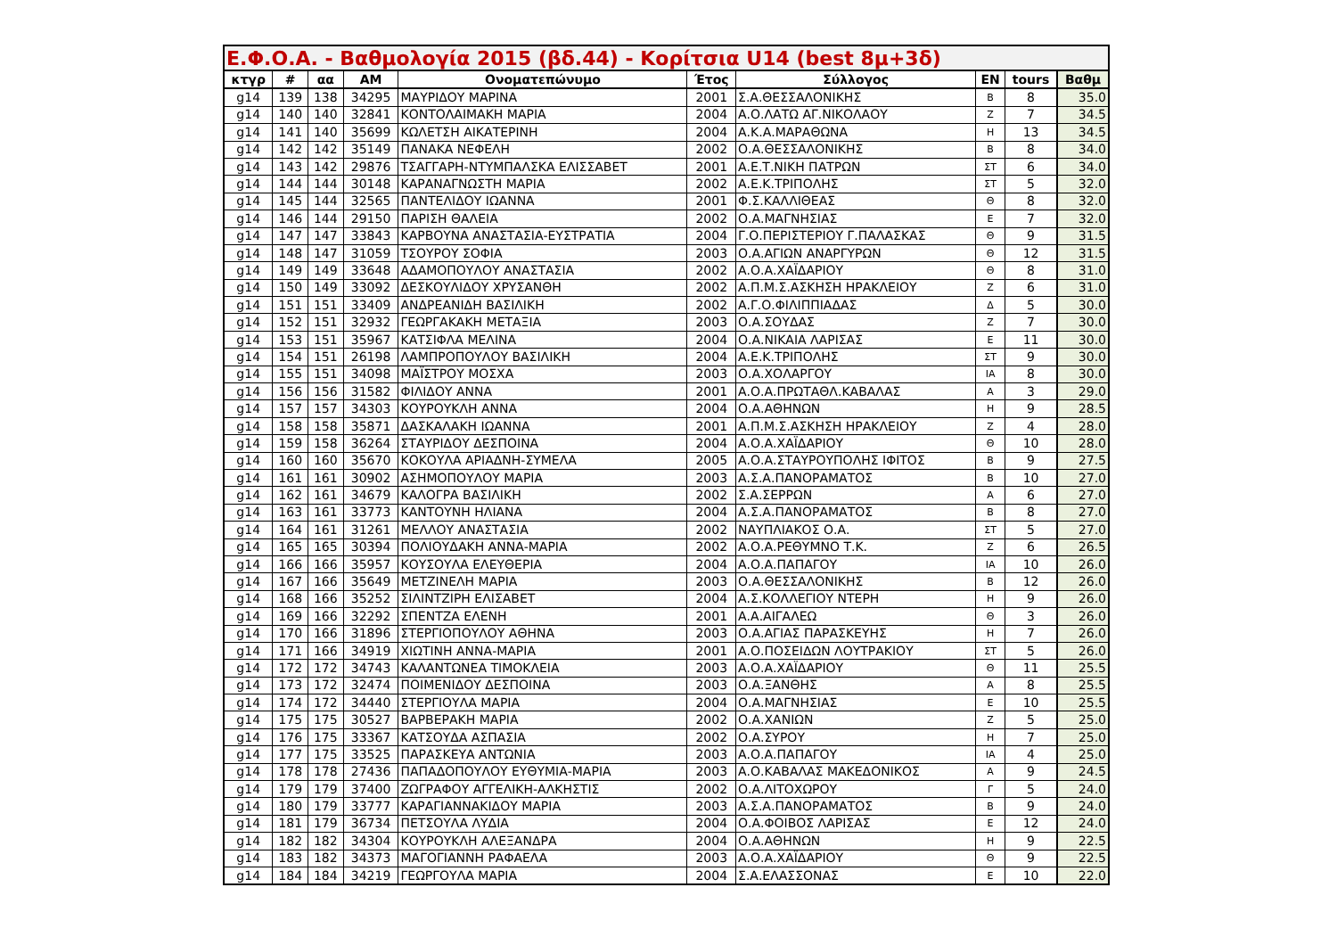| Ε.Φ.Ο.Α. - Βαθμολογία 2015 (βδ.44) - Κορίτσια U14 (best 8μ+3δ) | | | | | | | | | |
| --- | --- | --- | --- | --- | --- | --- | --- | --- | --- |
| κτγρ | # | αα | ΑΜ | Ονοματεπώνυμο | Έτος | Σύλλογος | ΕΝ | tours | Βαθμ |
| g14 | 139 | 138 | 34295 | ΜΑΥΡΙΔΟΥ ΜΑΡΙΝΑ | 2001 | Σ.Α.ΘΕΣΣΑΛΟΝΙΚΗΣ | Β | 8 | 35.0 |
| g14 | 140 | 140 | 32841 | ΚΟΝΤΟΛΑΙΜΑΚΗ ΜΑΡΙΑ | 2004 | Α.Ο.ΛΑΤΩ ΑΓ.ΝΙΚΟΛΑΟΥ | Ζ | 7 | 34.5 |
| g14 | 141 | 140 | 35699 | ΚΩΛΕΤΣΗ ΑΙΚΑΤΕΡΙΝΗ | 2004 | Α.Κ.Α.ΜΑΡΑΘΩΝΑ | Η | 13 | 34.5 |
| g14 | 142 | 142 | 35149 | ΠΑΝΑΚΑ ΝΕΦΕΛΗ | 2002 | Ο.Α.ΘΕΣΣΑΛΟΝΙΚΗΣ | Β | 8 | 34.0 |
| g14 | 143 | 142 | 29876 | ΤΣΑΓΓΑΡΗ-ΝΤΥΜΠΑΛΣΚΑ ΕΛΙΣΣΑΒΕΤ | 2001 | Α.Ε.Τ.ΝΙΚΗ ΠΑΤΡΩΝ | ΣΤ | 6 | 34.0 |
| g14 | 144 | 144 | 30148 | ΚΑΡΑΝΑΓΝΩΣΤΗ ΜΑΡΙΑ | 2002 | Α.Ε.Κ.ΤΡΙΠΟΛΗΣ | ΣΤ | 5 | 32.0 |
| g14 | 145 | 144 | 32565 | ΠΑΝΤΕΛΙΔΟΥ ΙΩΑΝΝΑ | 2001 | Φ.Σ.ΚΑΛΛΙΘΕΑΣ | Θ | 8 | 32.0 |
| g14 | 146 | 144 | 29150 | ΠΑΡΙΣΗ ΘΑΛΕΙΑ | 2002 | Ο.Α.ΜΑΓΝΗΣΙΑΣ | Ε | 7 | 32.0 |
| g14 | 147 | 147 | 33843 | ΚΑΡΒΟΥΝΑ ΑΝΑΣΤΑΣΙΑ-ΕΥΣΤΡΑΤΙΑ | 2004 | Γ.Ο.ΠΕΡΙΣΤΕΡΙΟΥ Γ.ΠΑΛΑΣΚΑΣ | Θ | 9 | 31.5 |
| g14 | 148 | 147 | 31059 | ΤΣΟΥΡΟΥ ΣΟΦΙΑ | 2003 | Ο.Α.ΑΓΙΩΝ ΑΝΑΡΓΥΡΩΝ | Θ | 12 | 31.5 |
| g14 | 149 | 149 | 33648 | ΑΔΑΜΟΠΟΥΛΟΥ ΑΝΑΣΤΑΣΙΑ | 2002 | Α.Ο.Α.ΧΑΪΔΑΡΙΟΥ | Θ | 8 | 31.0 |
| g14 | 150 | 149 | 33092 | ΔΕΣΚΟΥΛΙΔΟΥ ΧΡΥΣΑΝΘΗ | 2002 | Α.Π.Μ.Σ.ΑΣΚΗΣΗ ΗΡΑΚΛΕΙΟΥ | Ζ | 6 | 31.0 |
| g14 | 151 | 151 | 33409 | ΑΝΔΡΕΑΝΙΔΗ ΒΑΣΙΛΙΚΗ | 2002 | Α.Γ.Ο.ΦΙΛΙΠΠΙΑΔΑΣ | Δ | 5 | 30.0 |
| g14 | 152 | 151 | 32932 | ΓΕΩΡΓΑΚΑΚΗ ΜΕΤΑΞΙΑ | 2003 | Ο.Α.ΣΟΥΔΑΣ | Ζ | 7 | 30.0 |
| g14 | 153 | 151 | 35967 | ΚΑΤΣΙΦΛΑ ΜΕΛΙΝΑ | 2004 | Ο.Α.ΝΙΚΑΙΑ ΛΑΡΙΣΑΣ | Ε | 11 | 30.0 |
| g14 | 154 | 151 | 26198 | ΛΑΜΠΡΟΠΟΥΛΟΥ ΒΑΣΙΛΙΚΗ | 2004 | Α.Ε.Κ.ΤΡΙΠΟΛΗΣ | ΣΤ | 9 | 30.0 |
| g14 | 155 | 151 | 34098 | ΜΑΪΣΤΡΟΥ ΜΟΣΧΑ | 2003 | Ο.Α.ΧΟΛΑΡΓΟΥ | ΙΑ | 8 | 30.0 |
| g14 | 156 | 156 | 31582 | ΦΙΛΙΔΟΥ ΑΝΝΑ | 2001 | Α.Ο.Α.ΠΡΩΤΑΘΛ.ΚΑΒΑΛΑΣ | Α | 3 | 29.0 |
| g14 | 157 | 157 | 34303 | ΚΟΥΡΟΥΚΛΗ ΑΝΝΑ | 2004 | Ο.Α.ΑΘΗΝΩΝ | Η | 9 | 28.5 |
| g14 | 158 | 158 | 35871 | ΔΑΣΚΑΛΑΚΗ ΙΩΑΝΝΑ | 2001 | Α.Π.Μ.Σ.ΑΣΚΗΣΗ ΗΡΑΚΛΕΙΟΥ | Ζ | 4 | 28.0 |
| g14 | 159 | 158 | 36264 | ΣΤΑΥΡΙΔΟΥ ΔΕΣΠΟΙΝΑ | 2004 | Α.Ο.Α.ΧΑΪΔΑΡΙΟΥ | Θ | 10 | 28.0 |
| g14 | 160 | 160 | 35670 | ΚΟΚΟΥΛΑ ΑΡΙΑΔΝΗ-ΣΥΜΕΛΑ | 2005 | Α.Ο.Α.ΣΤΑΥΡΟΥΠΟΛΗΣ ΙΦΙΤΟΣ | Β | 9 | 27.5 |
| g14 | 161 | 161 | 30902 | ΑΣΗΜΟΠΟΥΛΟΥ ΜΑΡΙΑ | 2003 | Α.Σ.Α.ΠΑΝΟΡΑΜΑΤΟΣ | Β | 10 | 27.0 |
| g14 | 162 | 161 | 34679 | ΚΑΛΟΓΡΑ ΒΑΣΙΛΙΚΗ | 2002 | Σ.Α.ΣΕΡΡΩΝ | Α | 6 | 27.0 |
| g14 | 163 | 161 | 33773 | ΚΑΝΤΟΥΝΗ ΗΛΙΑΝΑ | 2004 | Α.Σ.Α.ΠΑΝΟΡΑΜΑΤΟΣ | Β | 8 | 27.0 |
| g14 | 164 | 161 | 31261 | ΜΕΛΛΟΥ ΑΝΑΣΤΑΣΙΑ | 2002 | ΝΑΥΠΛΙΑΚΟΣ Ο.Α. | ΣΤ | 5 | 27.0 |
| g14 | 165 | 165 | 30394 | ΠΟΛΙΟΥΔΑΚΗ ΑΝΝΑ-ΜΑΡΙΑ | 2002 | Α.Ο.Α.ΡΕΘΥΜΝΟ Τ.Κ. | Ζ | 6 | 26.5 |
| g14 | 166 | 166 | 35957 | ΚΟΥΣΟΥΛΑ ΕΛΕΥΘΕΡΙΑ | 2004 | Α.Ο.Α.ΠΑΠΑΓΟΥ | ΙΑ | 10 | 26.0 |
| g14 | 167 | 166 | 35649 | ΜΕΤΖΙΝΕΛΗ ΜΑΡΙΑ | 2003 | Ο.Α.ΘΕΣΣΑΛΟΝΙΚΗΣ | Β | 12 | 26.0 |
| g14 | 168 | 166 | 35252 | ΣΙΛΙΝΤΖΙΡΗ ΕΛΙΣΑΒΕΤ | 2004 | Α.Σ.ΚΟΛΛΕΓΙΟΥ ΝΤΕΡΗ | Η | 9 | 26.0 |
| g14 | 169 | 166 | 32292 | ΣΠΕΝΤΖΑ ΕΛΕΝΗ | 2001 | Α.Α.ΑΙΓΑΛΕΩ | Θ | 3 | 26.0 |
| g14 | 170 | 166 | 31896 | ΣΤΕΡΓΙΟΠΟΥΛΟΥ ΑΘΗΝΑ | 2003 | Ο.Α.ΑΓΙΑΣ ΠΑΡΑΣΚΕΥΗΣ | Η | 7 | 26.0 |
| g14 | 171 | 166 | 34919 | ΧΙΩΤΙΝΗ ΑΝΝΑ-ΜΑΡΙΑ | 2001 | Α.Ο.ΠΟΣΕΙΔΩΝ ΛΟΥΤΡΑΚΙΟΥ | ΣΤ | 5 | 26.0 |
| g14 | 172 | 172 | 34743 | ΚΑΛΑΝΤΩΝΕΑ ΤΙΜΟΚΛΕΙΑ | 2003 | Α.Ο.Α.ΧΑΪΔΑΡΙΟΥ | Θ | 11 | 25.5 |
| g14 | 173 | 172 | 32474 | ΠΟΙΜΕΝΙΔΟΥ ΔΕΣΠΟΙΝΑ | 2003 | Ο.Α.ΞΑΝΘΗΣ | Α | 8 | 25.5 |
| g14 | 174 | 172 | 34440 | ΣΤΕΡΓΙΟΥΛΑ ΜΑΡΙΑ | 2004 | Ο.Α.ΜΑΓΝΗΣΙΑΣ | Ε | 10 | 25.5 |
| g14 | 175 | 175 | 30527 | ΒΑΡΒΕΡΑΚΗ ΜΑΡΙΑ | 2002 | Ο.Α.ΧΑΝΙΩΝ | Ζ | 5 | 25.0 |
| g14 | 176 | 175 | 33367 | ΚΑΤΣΟΥΔΑ ΑΣΠΑΣΙΑ | 2002 | Ο.Α.ΣΥΡΟΥ | Η | 7 | 25.0 |
| g14 | 177 | 175 | 33525 | ΠΑΡΑΣΚΕΥΑ ΑΝΤΩΝΙΑ | 2003 | Α.Ο.Α.ΠΑΠΑΓΟΥ | ΙΑ | 4 | 25.0 |
| g14 | 178 | 178 | 27436 | ΠΑΠΑΔΟΠΟΥΛΟΥ ΕΥΘΥΜΙΑ-ΜΑΡΙΑ | 2003 | Α.Ο.ΚΑΒΑΛΑΣ ΜΑΚΕΔΟΝΙΚΟΣ | Α | 9 | 24.5 |
| g14 | 179 | 179 | 37400 | ΖΩΓΡΑΦΟΥ ΑΓΓΕΛΙΚΗ-ΑΛΚΗΣΤΙΣ | 2002 | Ο.Α.ΛΙΤΟΧΩΡΟΥ | Γ | 5 | 24.0 |
| g14 | 180 | 179 | 33777 | ΚΑΡΑΓΙΑΝΝΑΚΙΔΟΥ ΜΑΡΙΑ | 2003 | Α.Σ.Α.ΠΑΝΟΡΑΜΑΤΟΣ | Β | 9 | 24.0 |
| g14 | 181 | 179 | 36734 | ΠΕΤΣΟΥΛΑ ΛΥΔΙΑ | 2004 | Ο.Α.ΦΟΙΒΟΣ ΛΑΡΙΣΑΣ | Ε | 12 | 24.0 |
| g14 | 182 | 182 | 34304 | ΚΟΥΡΟΥΚΛΗ ΑΛΕΞΑΝΔΡΑ | 2004 | Ο.Α.ΑΘΗΝΩΝ | Η | 9 | 22.5 |
| g14 | 183 | 182 | 34373 | ΜΑΓΟΓΙΑΝΝΗ ΡΑΦΑΕΛΑ | 2003 | Α.Ο.Α.ΧΑΪΔΑΡΙΟΥ | Θ | 9 | 22.5 |
| g14 | 184 | 184 | 34219 | ΓΕΩΡΓΟΥΛΑ ΜΑΡΙΑ | 2004 | Σ.Α.ΕΛΑΣΣΟΝΑΣ | Ε | 10 | 22.0 |